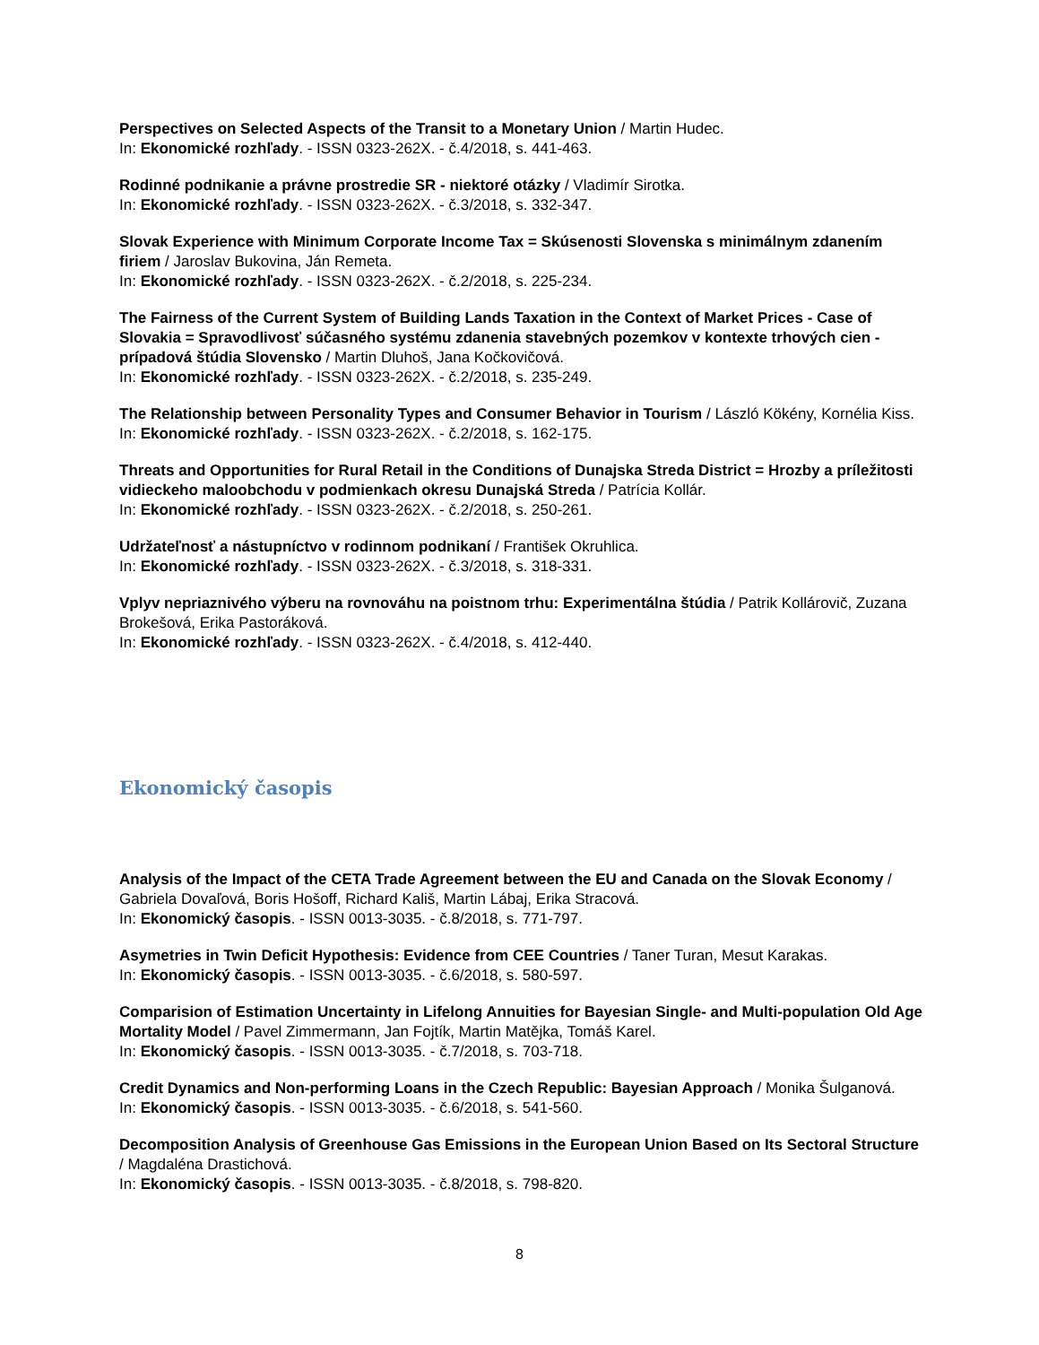Perspectives on Selected Aspects of the Transit to a Monetary Union / Martin Hudec.
In: Ekonomické rozhľady. - ISSN 0323-262X. - č.4/2018, s. 441-463.
Rodinné podnikanie a právne prostredie SR - niektoré otázky / Vladimír Sirotka.
In: Ekonomické rozhľady. - ISSN 0323-262X. - č.3/2018, s. 332-347.
Slovak Experience with Minimum Corporate Income Tax = Skúsenosti Slovenska s minimálnym zdanením firiem / Jaroslav Bukovina, Ján Remeta.
In: Ekonomické rozhľady. - ISSN 0323-262X. - č.2/2018, s. 225-234.
The Fairness of the Current System of Building Lands Taxation in the Context of Market Prices - Case of Slovakia = Spravodlivosť súčasného systému zdanenia stavebných pozemkov v kontexte trhových cien - prípadová štúdia Slovensko / Martin Dluhoš, Jana Kočkovičová.
In: Ekonomické rozhľady. - ISSN 0323-262X. - č.2/2018, s. 235-249.
The Relationship between Personality Types and Consumer Behavior in Tourism / László Kökény, Kornélia Kiss.
In: Ekonomické rozhľady. - ISSN 0323-262X. - č.2/2018, s. 162-175.
Threats and Opportunities for Rural Retail in the Conditions of Dunajska Streda District = Hrozby a príležitosti vidieckeho maloobchodu v podmienkach okresu Dunajská Streda / Patrícia Kollár.
In: Ekonomické rozhľady. - ISSN 0323-262X. - č.2/2018, s. 250-261.
Udržateľnosť a nástupníctvo v rodinnom podnikaní / František Okruhlica.
In: Ekonomické rozhľady. - ISSN 0323-262X. - č.3/2018, s. 318-331.
Vplyv nepriaznivého výberu na rovnováhu na poistnom trhu: Experimentálna štúdia / Patrik Kollárovič, Zuzana Brokešová, Erika Pastoráková.
In: Ekonomické rozhľady. - ISSN 0323-262X. - č.4/2018, s. 412-440.
Ekonomický časopis
Analysis of the Impact of the CETA Trade Agreement between the EU and Canada on the Slovak Economy / Gabriela Dovaľová, Boris Hošoff, Richard Kališ, Martin Lábaj, Erika Stracová.
In: Ekonomický časopis. - ISSN 0013-3035. - č.8/2018, s. 771-797.
Asymetries in Twin Deficit Hypothesis: Evidence from CEE Countries / Taner Turan, Mesut Karakas.
In: Ekonomický časopis. - ISSN 0013-3035. - č.6/2018, s. 580-597.
Comparision of Estimation Uncertainty in Lifelong Annuities for Bayesian Single- and Multi-population Old Age Mortality Model / Pavel Zimmermann, Jan Fojtík, Martin Matějka, Tomáš Karel.
In: Ekonomický časopis. - ISSN 0013-3035. - č.7/2018, s. 703-718.
Credit Dynamics and Non-performing Loans in the Czech Republic: Bayesian Approach / Monika Šulganová.
In: Ekonomický časopis. - ISSN 0013-3035. - č.6/2018, s. 541-560.
Decomposition Analysis of Greenhouse Gas Emissions in the European Union Based on Its Sectoral Structure / Magdaléna Drastichová.
In: Ekonomický časopis. - ISSN 0013-3035. - č.8/2018, s. 798-820.
8